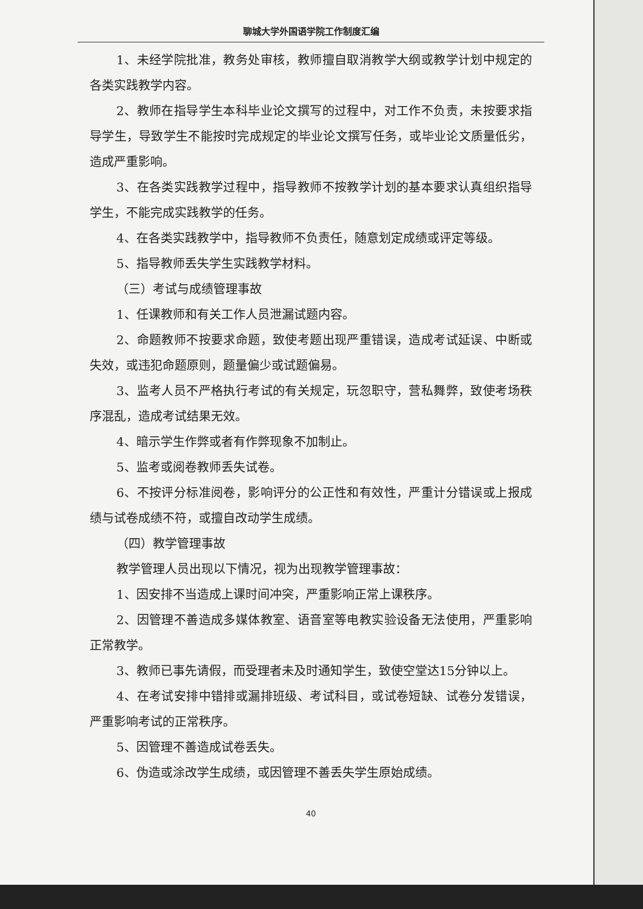聊城大学外国语学院工作制度汇编
1、未经学院批准，教务处审核，教师擅自取消教学大纲或教学计划中规定的各类实践教学内容。
2、教师在指导学生本科毕业论文撰写的过程中，对工作不负责，未按要求指导学生，导致学生不能按时完成规定的毕业论文撰写任务，或毕业论文质量低劣，造成严重影响。
3、在各类实践教学过程中，指导教师不按教学计划的基本要求认真组织指导学生，不能完成实践教学的任务。
4、在各类实践教学中，指导教师不负责任，随意划定成绩或评定等级。
5、指导教师丢失学生实践教学材料。
（三）考试与成绩管理事故
1、任课教师和有关工作人员泄漏试题内容。
2、命题教师不按要求命题，致使考题出现严重错误，造成考试延误、中断或失效，或违犯命题原则，题量偏少或试题偏易。
3、监考人员不严格执行考试的有关规定，玩忽职守，营私舞弊，致使考场秩序混乱，造成考试结果无效。
4、暗示学生作弊或者有作弊现象不加制止。
5、监考或阅卷教师丢失试卷。
6、不按评分标准阅卷，影响评分的公正性和有效性，严重计分错误或上报成绩与试卷成绩不符，或擅自改动学生成绩。
（四）教学管理事故
教学管理人员出现以下情况，视为出现教学管理事故：
1、因安排不当造成上课时间冲突，严重影响正常上课秩序。
2、因管理不善造成多媒体教室、语音室等电教实验设备无法使用，严重影响正常教学。
3、教师已事先请假，而受理者未及时通知学生，致使空堂达15分钟以上。
4、在考试安排中错排或漏排班级、考试科目，或试卷短缺、试卷分发错误，严重影响考试的正常秩序。
5、因管理不善造成试卷丢失。
6、伪造或涂改学生成绩，或因管理不善丢失学生原始成绩。
40